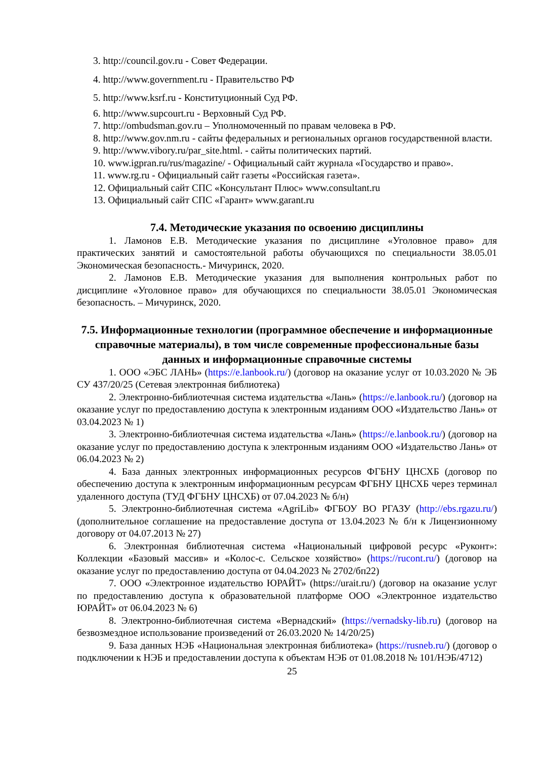3. http://council.gov.ru - Совет Федерации.
4. http://www.government.ru - Правительство РФ
5. http://www.ksrf.ru - Конституционный Суд РФ.
6. http://www.supcourt.ru - Верховный Суд РФ.
7. http://ombudsman.gov.ru – Уполномоченный по правам человека в РФ.
8. http://www.gov.nm.ru - сайты федеральных и региональных органов государственной власти.
9. http://www.vibory.ru/par_site.html. - сайты политических партий.
10. www.igpran.ru/rus/magazine/ - Официальный сайт журнала «Государство и право».
11. www.rg.ru - Официальный сайт газеты «Российская газета».
12. Официальный сайт СПС «Консультант Плюс» www.consultant.ru
13. Официальный сайт СПС «Гарант» www.garant.ru
7.4. Методические указания по освоению дисциплины
1. Ламонов Е.В. Методические указания по дисциплине «Уголовное право» для практических занятий и самостоятельной работы обучающихся по специальности 38.05.01 Экономическая безопасность.- Мичуринск, 2020.
2. Ламонов Е.В. Методические указания для выполнения контрольных работ по дисциплине «Уголовное право» для обучающихся по специальности 38.05.01 Экономическая безопасность. – Мичуринск, 2020.
7.5. Информационные технологии (программное обеспечение и информационные справочные материалы), в том числе современные профессиональные базы данных и информационные справочные системы
1. ООО «ЭБС ЛАНЬ» (https://e.lanbook.ru/) (договор на оказание услуг от 10.03.2020 № ЭБ СУ 437/20/25 (Сетевая электронная библиотека)
2. Электронно-библиотечная система издательства «Лань» (https://e.lanbook.ru/) (договор на оказание услуг по предоставлению доступа к электронным изданиям ООО «Издательство Лань» от 03.04.2023 № 1)
3. Электронно-библиотечная система издательства «Лань» (https://e.lanbook.ru/) (договор на оказание услуг по предоставлению доступа к электронным изданиям ООО «Издательство Лань» от 06.04.2023 № 2)
4. База данных электронных информационных ресурсов ФГБНУ ЦНСХБ (договор по обеспечению доступа к электронным информационным ресурсам ФГБНУ ЦНСХБ через терминал удаленного доступа (ТУД ФГБНУ ЦНСХБ) от 07.04.2023 № б/н)
5. Электронно-библиотечная система «AgriLib» ФГБОУ ВО РГАЗУ (http://ebs.rgazu.ru/) (дополнительное соглашение на предоставление доступа от 13.04.2023 № б/н к Лицензионному договору от 04.07.2013 № 27)
6. Электронная библиотечная система «Национальный цифровой ресурс «Руконт»: Коллекции «Базовый массив» и «Колос-с. Сельское хозяйство» (https://rucont.ru/) (договор на оказание услуг по предоставлению доступа от 04.04.2023 № 2702/бп22)
7. ООО «Электронное издательство ЮРАЙТ» (https://urait.ru/) (договор на оказание услуг по предоставлению доступа к образовательной платформе ООО «Электронное издательство ЮРАЙТ» от 06.04.2023 № 6)
8. Электронно-библиотечная система «Вернадский» (https://vernadsky-lib.ru) (договор на безвозмездное использование произведений от 26.03.2020 № 14/20/25)
9. База данных НЭБ «Национальная электронная библиотека» (https://rusneb.ru/) (договор о подключении к НЭБ и предоставлении доступа к объектам НЭБ от 01.08.2018 № 101/НЭБ/4712)
25